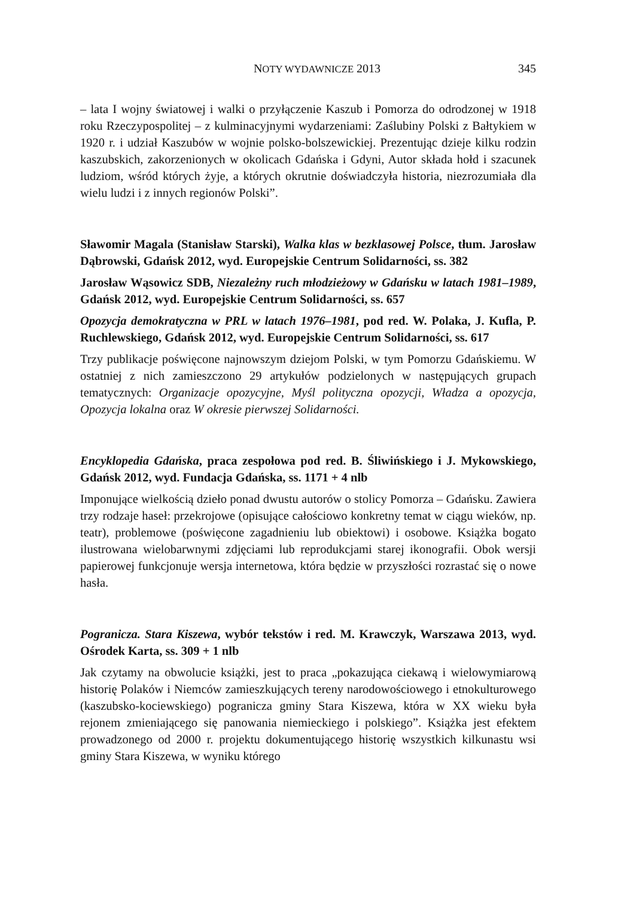NOTY WYDAWNICZE 2013 345
– lata I wojny światowej i walki o przyłączenie Kaszub i Pomorza do odrodzonej w 1918 roku Rzeczypospolitej – z kulminacyjnymi wydarzeniami: Zaślubiny Polski z Bałtykiem w 1920 r. i udział Kaszubów w wojnie polsko-bolszewickiej. Prezentując dzieje kilku rodzin kaszubskich, zakorzenionych w okolicach Gdańska i Gdyni, Autor składa hołd i szacunek ludziom, wśród których żyje, a których okrutnie doświadczyła historia, niezrozumiała dla wielu ludzi i z innych regionów Polski”.
Sławomir Magala (Stanisław Starski), Walka klas w bezklasowej Polsce, tłum. Jarosław Dąbrowski, Gdańsk 2012, wyd. Europejskie Centrum Solidarności, ss. 382
Jarosław Wąsowicz SDB, Niezależny ruch młodzieżowy w Gdańsku w latach 1981–1989, Gdańsk 2012, wyd. Europejskie Centrum Solidarności, ss. 657
Opozycja demokratyczna w PRL w latach 1976–1981, pod red. W. Polaka, J. Kufla, P. Ruchlewskiego, Gdańsk 2012, wyd. Europejskie Centrum Solidarności, ss. 617
Trzy publikacje poświęcone najnowszym dziejom Polski, w tym Pomorzu Gdańskiemu. W ostatniej z nich zamieszczono 29 artykułów podzielonych w następujących grupach tematycznych: Organizacje opozycyjne, Myśl polityczna opozycji, Władza a opozycja, Opozycja lokalna oraz W okresie pierwszej Solidarności.
Encyklopedia Gdańska, praca zespołowa pod red. B. Śliwińskiego i J. Mykowskiego, Gdańsk 2012, wyd. Fundacja Gdańska, ss. 1171 + 4 nlb
Imponujące wielkością dzieło ponad dwustu autorów o stolicy Pomorza – Gdańsku. Zawiera trzy rodzaje haseł: przekrojowe (opisujące całościowo konkretny temat w ciągu wieków, np. teatr), problemowe (poświęcone zagadnieniu lub obiektowi) i osobowe. Książka bogato ilustrowana wielobarwnymi zdjęciami lub reprodukcjami starej ikonografii. Obok wersji papierowej funkcjonuje wersja internetowa, która będzie w przyszłości rozrastać się o nowe hasła.
Pogranicza. Stara Kiszewa, wybór tekstów i red. M. Krawczyk, Warszawa 2013, wyd. Ośrodek Karta, ss. 309 + 1 nlb
Jak czytamy na obwolucie książki, jest to praca „pokazująca ciekawą i wielowymiarową historię Polaków i Niemców zamieszkujących tereny narodowościowego i etnokulturowego (kaszubsko-kociewskiego) pogranicza gminy Stara Kiszewa, która w XX wieku była rejonem zmieniającego się panowania niemieckiego i polskiego”. Książka jest efektem prowadzonego od 2000 r. projektu dokumentującego historię wszystkich kilkunastu wsi gminy Stara Kiszewa, w wyniku którego